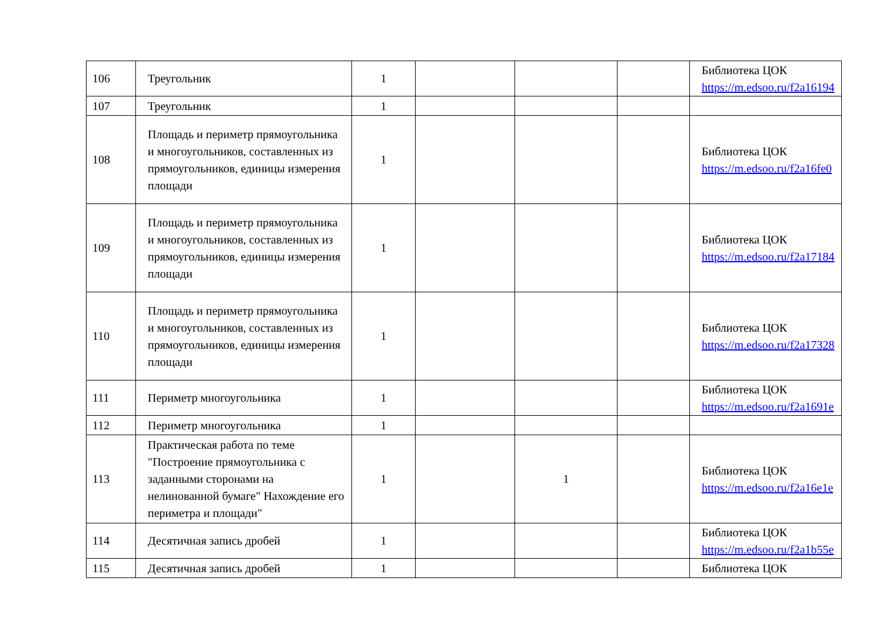| 106 | Треугольник | 1 | | | | Библиотека ЦОК https://m.edsoo.ru/f2a16194 |
| 107 | Треугольник | 1 | | | | |
| 108 | Площадь и периметр прямоугольника и многоугольников, составленных из прямоугольников, единицы измерения площади | 1 | | | | Библиотека ЦОК https://m.edsoo.ru/f2a16fe0 |
| 109 | Площадь и периметр прямоугольника и многоугольников, составленных из прямоугольников, единицы измерения площади | 1 | | | | Библиотека ЦОК https://m.edsoo.ru/f2a17184 |
| 110 | Площадь и периметр прямоугольника и многоугольников, составленных из прямоугольников, единицы измерения площади | 1 | | | | Библиотека ЦОК https://m.edsoo.ru/f2a17328 |
| 111 | Периметр многоугольника | 1 | | | | Библиотека ЦОК https://m.edsoo.ru/f2a1691e |
| 112 | Периметр многоугольника | 1 | | | | |
| 113 | Практическая работа по теме "Построение прямоугольника с заданными сторонами на нелинованной бумаге" Нахождение его периметра и площади" | 1 | | 1 | | Библиотека ЦОК https://m.edsoo.ru/f2a16e1e |
| 114 | Десятичная запись дробей | 1 | | | | Библиотека ЦОК https://m.edsoo.ru/f2a1b55e |
| 115 | Десятичная запись дробей | 1 | | | | Библиотека ЦОК |